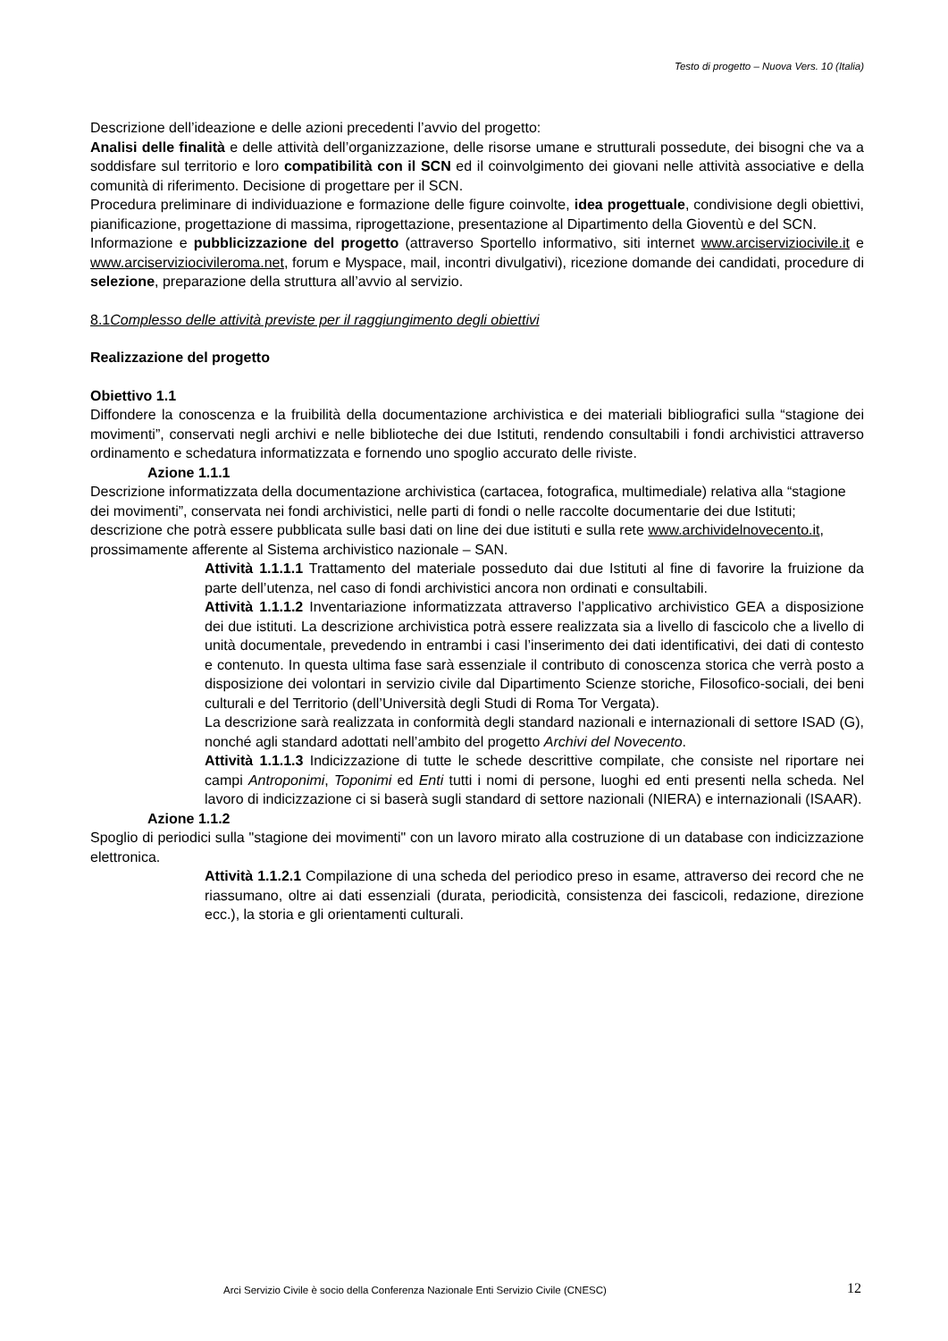Testo di progetto – Nuova Vers. 10 (Italia)
Descrizione dell’ideazione e delle azioni precedenti l’avvio del progetto:
Analisi delle finalità e delle attività dell’organizzazione, delle risorse umane e strutturali possedute, dei bisogni che va a soddisfare sul territorio e loro compatibilità con il SCN ed il coinvolgimento dei giovani nelle attività associative e della comunità di riferimento. Decisione di progettare per il SCN.
Procedura preliminare di individuazione e formazione delle figure coinvolte, idea progettuale, condivisione degli obiettivi, pianificazione, progettazione di massima, riprogettazione, presentazione al Dipartimento della Gioventù e del SCN.
Informazione e pubblicizzazione del progetto (attraverso Sportello informativo, siti internet www.arciserviziocivile.it e www.arciserviziocivileroma.net, forum e Myspace, mail, incontri divulgativi), ricezione domande dei candidati, procedure di selezione, preparazione della struttura all’avvio al servizio.
8.1Complesso delle attività previste per il raggiungimento degli obiettivi
Realizzazione del progetto
Obiettivo 1.1
Diffondere la conoscenza e la fruibilità della documentazione archivistica e dei materiali bibliografici sulla “stagione dei movimenti”, conservati negli archivi e nelle biblioteche dei due Istituti, rendendo consultabili i fondi archivistici attraverso ordinamento e schedatura informatizzata e fornendo uno spoglio accurato delle riviste.
Azione 1.1.1
Descrizione informatizzata della documentazione archivistica (cartacea, fotografica, multimediale) relativa alla “stagione dei movimenti”, conservata nei fondi archivistici, nelle parti di fondi o nelle raccolte documentarie dei due Istituti; descrizione che potrà essere pubblicata sulle basi dati on line dei due istituti e sulla rete www.archividelnovecento.it, prossimamente afferente al Sistema archivistico nazionale – SAN.
Attività 1.1.1.1 Trattamento del materiale posseduto dai due Istituti al fine di favorire la fruizione da parte dell’utenza, nel caso di fondi archivistici ancora non ordinati e consultabili.
Attività 1.1.1.2 Inventariazione informatizzata attraverso l’applicativo archivistico GEA a disposizione dei due istituti. La descrizione archivistica potrà essere realizzata sia a livello di fascicolo che a livello di unità documentale, prevedendo in entrambi i casi l’inserimento dei dati identificativi, dei dati di contesto e contenuto. In questa ultima fase sarà essenziale il contributo di conoscenza storica che verrà posto a disposizione dei volontari in servizio civile dal Dipartimento Scienze storiche, Filosofico-sociali, dei beni culturali e del Territorio (dell’Università degli Studi di Roma Tor Vergata).
La descrizione sarà realizzata in conformità degli standard nazionali e internazionali di settore ISAD (G), nonché agli standard adottati nell’ambito del progetto Archivi del Novecento.
Attività 1.1.1.3 Indicizzazione di tutte le schede descrittive compilate, che consiste nel riportare nei campi Antroponimi, Toponimi ed Enti tutti i nomi di persone, luoghi ed enti presenti nella scheda. Nel lavoro di indicizzazione ci si baserà sugli standard di settore nazionali (NIERA) e internazionali (ISAAR).
Azione 1.1.2
Spoglio di periodici sulla "stagione dei movimenti" con un lavoro mirato alla costruzione di un database con indicizzazione elettronica.
Attività 1.1.2.1 Compilazione di una scheda del periodico preso in esame, attraverso dei record che ne riassumano, oltre ai dati essenziali (durata, periodicità, consistenza dei fascicoli, redazione, direzione ecc.), la storia e gli orientamenti culturali.
Arci Servizio Civile è socio della Conferenza Nazionale Enti Servizio Civile (CNESC)
12